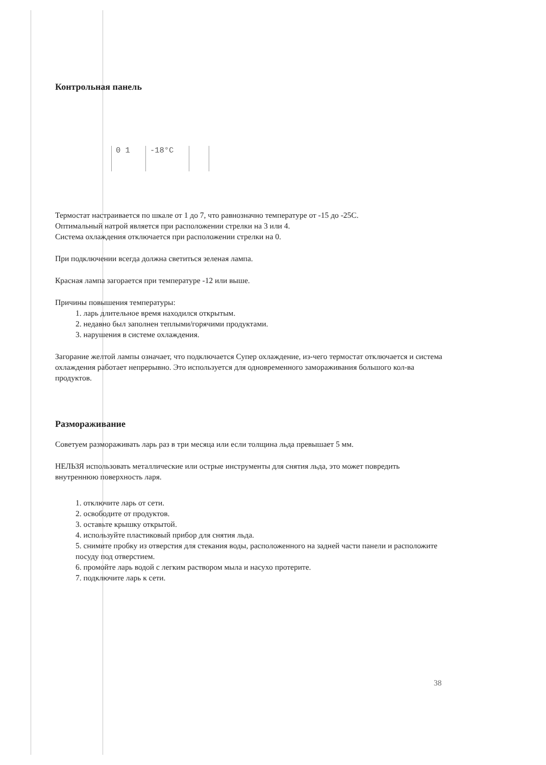Контрольная панель
0 1 -18°C
Термостат настраивается по шкале от 1 до 7, что равнозначно температуре от -15 до -25С.
Оптимальный натрой является при расположении стрелки на 3 или 4.
Система охлаждения отключается при расположении стрелки на 0.
При подключении всегда должна светиться зеленая лампа.
Красная лампа загорается при температуре -12 или выше.
Причины повышения температуры:
1. ларь длительное время находился открытым.
2. недавно был заполнен теплыми/горячими продуктами.
3. нарушения в системе охлаждения.
Загорание желтой лампы означает, что подключается Супер охлаждение, из-чего термостат отключается и система охлаждения работает непрерывно. Это используется для одновременного замораживания большого кол-ва продуктов.
Размораживание
Советуем размораживать ларь раз в три месяца или если толщина льда превышает 5 мм.
НЕЛЬЗЯ использовать металлические или острые инструменты для снятия льда, это может повредить внутреннюю поверхность ларя.
1. отключите ларь от сети.
2. освободите от продуктов.
3. оставьте крышку открытой.
4. используйте пластиковый прибор для снятия льда.
5. снимите пробку из отверстия для стекания воды, расположенного на задней части панели и расположите посуду под отверстием.
6. промойте ларь водой с легким раствором мыла и насухо протерите.
7. подключите ларь к сети.
38